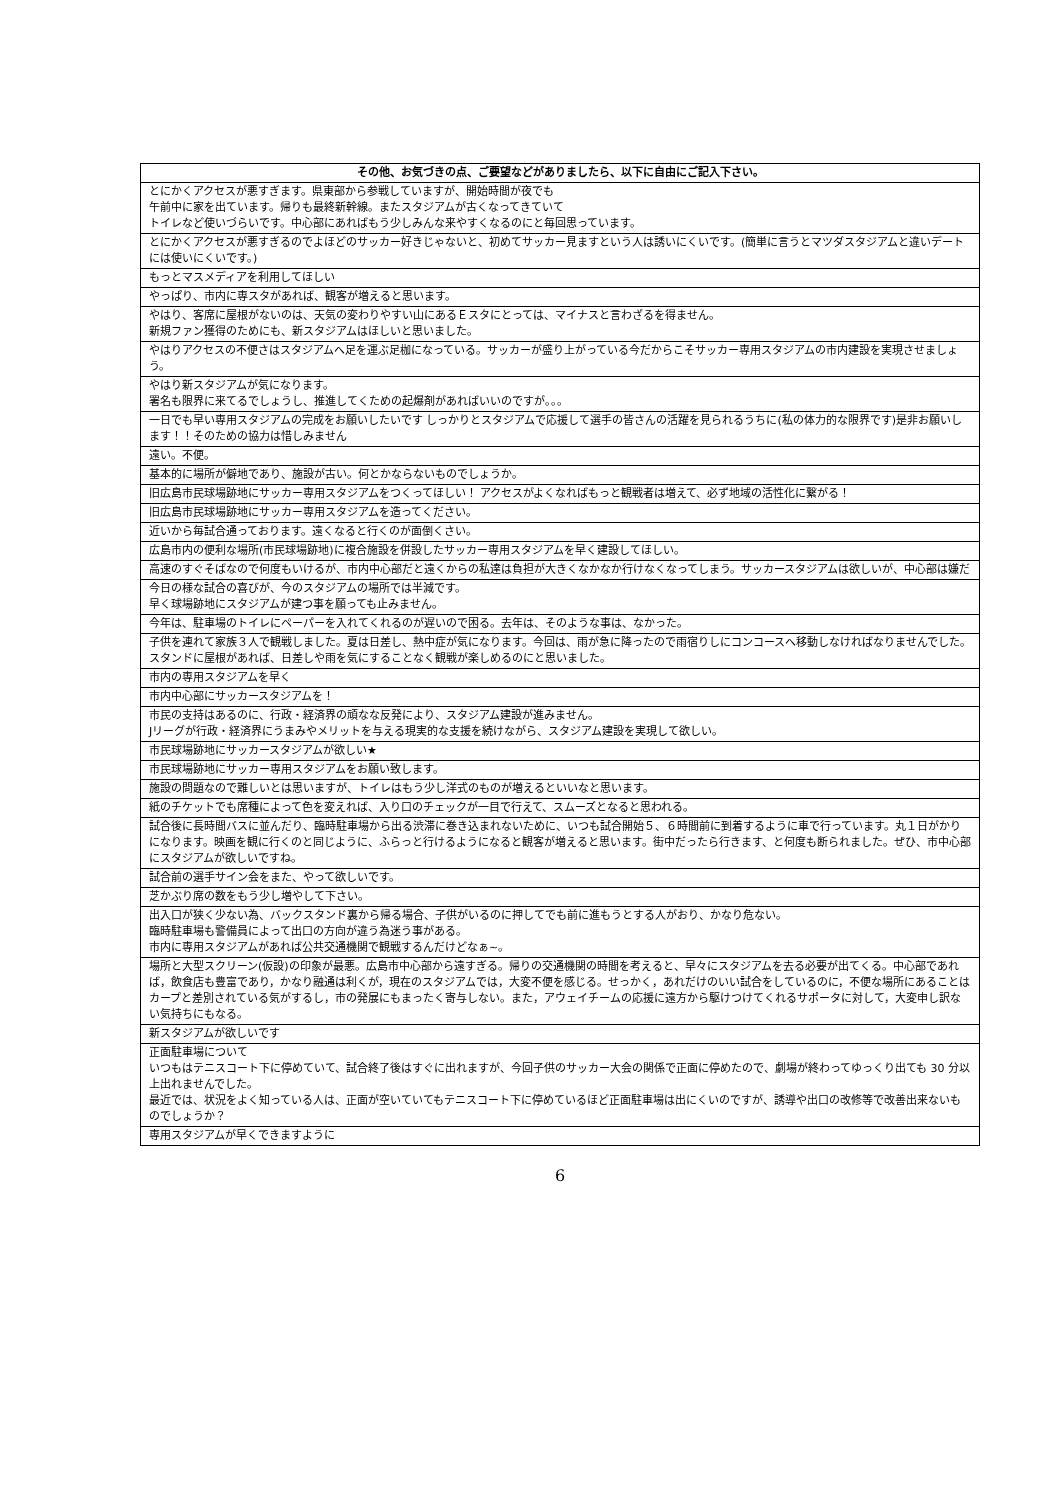| その他、お気づきの点、ご要望などがありましたら、以下に自由にご記入下さい。 |
| --- |
| とにかくアクセスが悪すぎます。県東部から参戦していますが、開始時間が夜でも 午前中に家を出ています。帰りも最終新幹線。またスタジアムが古くなってきていて トイレなど使いづらいです。中心部にあればもう少しみんな来やすくなるのにと毎回思っています。 |
| とにかくアクセスが悪すぎるのでよほどのサッカー好きじゃないと、初めてサッカー見ますという人は誘いにくいです。(簡単に言うとマツダスタジアムと違いデートには使いにくいです。) |
| もっとマスメディアを利用してほしい |
| やっぱり、市内に専スタがあれば、観客が増えると思います。 |
| やはり、客席に屋根がないのは、天気の変わりやすい山にあるＥスタにとっては、マイナスと言わざるを得ません。 新規ファン獲得のためにも、新スタジアムはほしいと思いました。 |
| やはりアクセスの不便さはスタジアムへ足を運ぶ足枷になっている。サッカーが盛り上がっている今だからこそサッカー専用スタジアムの市内建設を実現させましょう。 |
| やはり新スタジアムが気になります。 署名も限界に来てるでしょうし、推進してくための起爆剤があればいいのですが。。。 |
| 一日でも早い専用スタジアムの完成をお願いしたいです しっかりとスタジアムで応援して選手の皆さんの活躍を見られるうちに(私の体力的な限界です)是非お願いします！！そのための協力は惜しみません |
| 遠い。不便。 |
| 基本的に場所が僻地であり、施設が古い。何とかならないものでしょうか。 |
| 旧広島市民球場跡地にサッカー専用スタジアムをつくってほしい！ アクセスがよくなればもっと観戦者は増えて、必ず地域の活性化に繋がる！ |
| 旧広島市民球場跡地にサッカー専用スタジアムを造ってください。 |
| 近いから毎試合通っております。遠くなると行くのが面倒くさい。 |
| 広島市内の便利な場所(市民球場跡地)に複合施設を併設したサッカー専用スタジアムを早く建設してほしい。 |
| 高速のすぐそばなので何度もいけるが、市内中心部だと遠くからの私達は負担が大きくなかなか行けなくなってしまう。サッカースタジアムは欲しいが、中心部は嫌だ |
| 今日の様な試合の喜びが、今のスタジアムの場所では半減です。 早く球場跡地にスタジアムが建つ事を願っても止みません。 |
| 今年は、駐車場のトイレにペーパーを入れてくれるのが遅いので困る。去年は、そのような事は、なかった。 |
| 子供を連れて家族３人で観戦しました。夏は日差し、熱中症が気になります。今回は、雨が急に降ったので雨宿りしにコンコースへ移動しなければなりませんでした。スタンドに屋根があれば、日差しや雨を気にすることなく観戦が楽しめるのにと思いました。 |
| 市内の専用スタジアムを早く |
| 市内中心部にサッカースタジアムを！ |
| 市民の支持はあるのに、行政・経済界の頑なな反発により、スタジアム建設が進みません。 Jリーグが行政・経済界にうまみやメリットを与える現実的な支援を続けながら、スタジアム建設を実現して欲しい。 |
| 市民球場跡地にサッカースタジアムが欲しい★ |
| 市民球場跡地にサッカー専用スタジアムをお願い致します。 |
| 施設の問題なので難しいとは思いますが、トイレはもう少し洋式のものが増えるといいなと思います。 |
| 紙のチケットでも席種によって色を変えれば、入り口のチェックが一目で行えて、スムーズとなると思われる。 |
| 試合後に長時間バスに並んだり、臨時駐車場から出る渋滞に巻き込まれないために、いつも試合開始５、６時間前に到着するように車で行っています。丸１日がかりになります。映画を観に行くのと同じように、ふらっと行けるようになると観客が増えると思います。街中だったら行きます、と何度も断られました。ぜひ、市中心部にスタジアムが欲しいですね。 |
| 試合前の選手サイン会をまた、やって欲しいです。 |
| 芝かぶり席の数をもう少し増やして下さい。 |
| 出入口が狭く少ない為、バックスタンド裏から帰る場合、子供がいるのに押してでも前に進もうとする人がおり、かなり危ない。 臨時駐車場も警備員によって出口の方向が違う為迷う事がある。 市内に専用スタジアムがあれば公共交通機関で観戦するんだけどなぁ~。 |
| 場所と大型スクリーン(仮設)の印象が最悪。広島市中心部から遠すぎる。帰りの交通機関の時間を考えると、早々にスタジアムを去る必要が出てくる。中心部であれば，飲食店も豊富であり，かなり融通は利くが，現在のスタジアムでは，大変不便を感じる。せっかく，あれだけのいい試合をしているのに，不便な場所にあることはカープと差別されている気がするし，市の発展にもまったく寄与しない。また，アウェイチームの応援に遠方から駆けつけてくれるサポータに対して，大変申し訳ない気持ちにもなる。 |
| 新スタジアムが欲しいです |
| 正面駐車場について いつもはテニスコート下に停めていて、試合終了後はすぐに出れますが、今回子供のサッカー大会の関係で正面に停めたので、劇場が終わってゆっくり出ても 30 分以上出れませんでした。 最近では、状況をよく知っている人は、正面が空いていてもテニスコート下に停めているほど正面駐車場は出にくいのですが、誘導や出口の改修等で改善出来ないものでしょうか？ |
| 専用スタジアムが早くできますように |
6